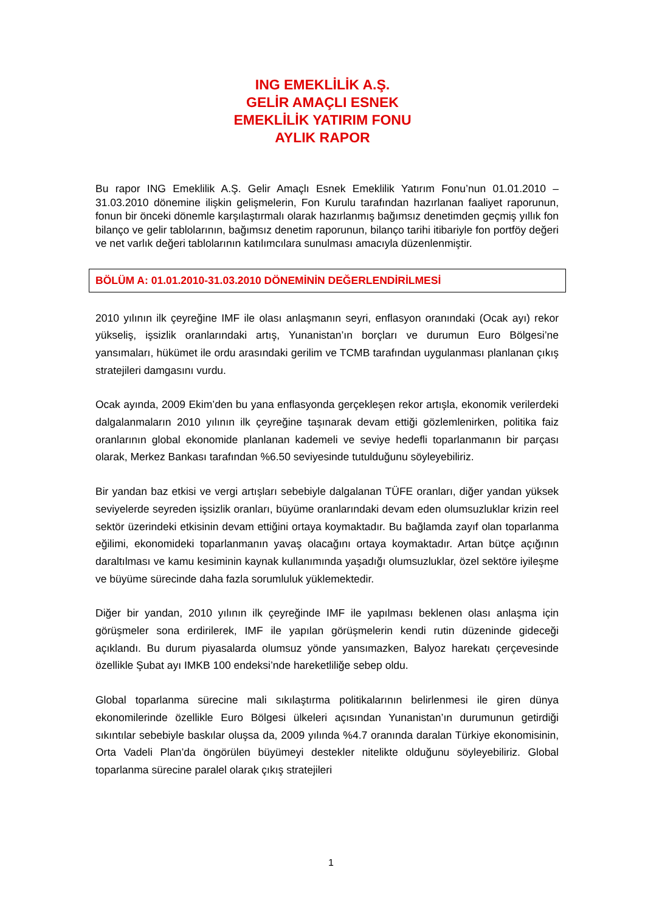ING EMEKLİLİK A.Ş.
GELİR AMAÇLI ESNEK
EMEKLİLİK YATIRIM FONU
AYLIK RAPOR
Bu rapor ING Emeklilik A.Ş. Gelir Amaçlı Esnek Emeklilik Yatırım Fonu’nun 01.01.2010 – 31.03.2010 dönemine ilişkin gelişmelerin, Fon Kurulu tarafından hazırlanan faaliyet raporunun, fonun bir önceki dönemle karşılaştırmalı olarak hazırlanmış bağımsız denetimden geçmiş yıllık fon bilanço ve gelir tablolarının, bağımsız denetim raporunun, bilanço tarihi itibariyle fon portföy değeri ve net varlık değeri tablolarının katılımcılara sunulması amacıyla düzenlenmiştir.
BÖLÜM A: 01.01.2010-31.03.2010 DÖNEMİNİN DEĞERLENDİRİLMESİ
2010 yılının ilk çeyreğine IMF ile olası anlaşmanın seyri, enflasyon oranındaki (Ocak ayı) rekor yükseliş, işsizlik oranlarındaki artış, Yunanistan’ın borçları ve durumun Euro Bölgesi’ne yansımaları, hükümet ile ordu arasındaki gerilim ve TCMB tarafından uygulanması planlanan çıkış stratejileri damgasını vurdu.
Ocak ayında, 2009 Ekim’den bu yana enflasyonda gerçekleşen rekor artışla, ekonomik verilerdeki dalgalanmaların 2010 yılının ilk çeyreğine taşınarak devam ettiği gözlemlenirken, politika faiz oranlarının global ekonomide planlanan kademeli ve seviye hedefli toparlanmanın bir parçası olarak, Merkez Bankası tarafından %6.50 seviyesinde tutulduğunu söyleyebiliriz.
Bir yandan baz etkisi ve vergi artışları sebebiyle dalgalanan TÜFE oranları, diğer yandan yüksek seviyelerde seyreden işsizlik oranları, büyüme oranlarındaki devam eden olumsuzluklar krizin reel sektör üzerindeki etkisinin devam ettiğini ortaya koymaktadır. Bu bağlamda zayıf olan toparlanma eğilimi, ekonomideki toparlanmanın yavaş olacağını ortaya koymaktadır. Artan bütçe açığının daraltılması ve kamu kesiminin kaynak kullanımında yaşadığı olumsuzluklar, özel sektöre iyileşme ve büyüme sürecinde daha fazla sorumluluk yüklemektedir.
Diğer bir yandan, 2010 yılının ilk çeyreğinde IMF ile yapılması beklenen olası anlaşma için görüşmeler sona erdirilerek, IMF ile yapılan görüşmelerin kendi rutin düzeninde gideceği açıklandı. Bu durum piyasalarda olumsuz yönde yansımazken, Balyoz harekatı çerçevesinde özellikle Şubat ayı IMKB 100 endeksi’nde hareketliliğe sebep oldu.
Global toparlanma sürecine mali sıkılaştırma politikalarının belirlenmesi ile giren dünya ekonomilerinde özellikle Euro Bölgesi ülkeleri açısından Yunanistan’ın durumunun getirdiği sıkıntılar sebebiyle baskılar oluşsa da, 2009 yılında %4.7 oranında daralan Türkiye ekonomisinin, Orta Vadeli Plan’da öngörülen büyümeyi destekler nitelikte olduğunu söyleyebiliriz. Global toparlanma sürecine paralel olarak çıkış stratejileri
1